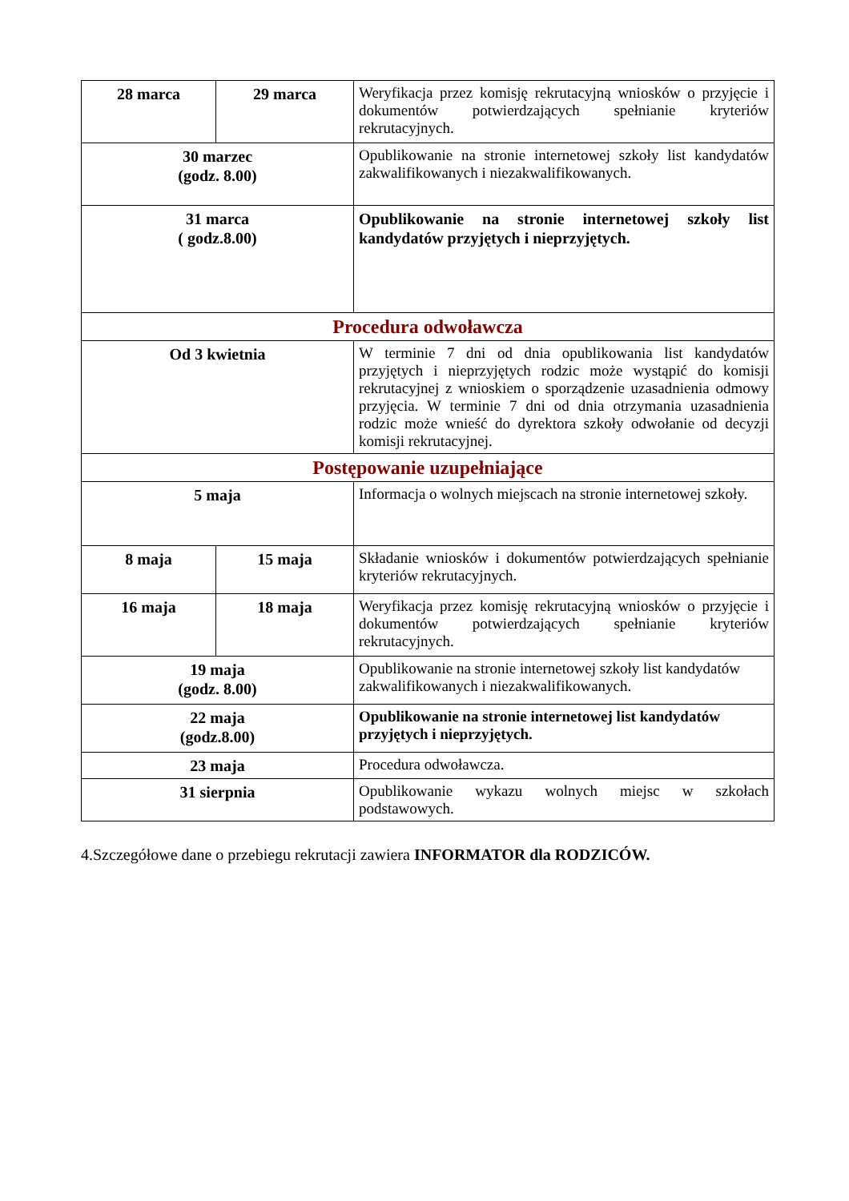| 28 marca | 29 marca | Weryfikacja przez komisję rekrutacyjną wniosków o przyjęcie i dokumentów potwierdzających spełnianie kryteriów rekrutacyjnych. |
| 30 marzec (godz. 8.00) | | Opublikowanie na stronie internetowej szkoły list kandydatów zakwalifikowanych i niezakwalifikowanych. |
| 31 marca ( godz.8.00) | | Opublikowanie na stronie internetowej szkoły list kandydatów przyjętych i nieprzyjętych. |
| Procedura odwoławcza | | |
| Od 3 kwietnia | | W terminie 7 dni od dnia opublikowania list kandydatów przyjętych i nieprzyjętych rodzic może wystąpić do komisji rekrutacyjnej z wnioskiem o sporządzenie uzasadnienia odmowy przyjęcia. W terminie 7 dni od dnia otrzymania uzasadnienia rodzic może wnieść do dyrektora szkoły odwołanie od decyzji komisji rekrutacyjnej. |
| Postępowanie uzupełniające | | |
| 5 maja | | Informacja o wolnych miejscach na stronie internetowej szkoły. |
| 8 maja | 15 maja | Składanie wniosków i dokumentów potwierdzających spełnianie kryteriów rekrutacyjnych. |
| 16 maja | 18 maja | Weryfikacja przez komisję rekrutacyjną wniosków o przyjęcie i dokumentów potwierdzających spełnianie kryteriów rekrutacyjnych. |
| 19 maja (godz. 8.00) | | Opublikowanie na stronie internetowej szkoły list kandydatów zakwalifikowanych i niezakwalifikowanych. |
| 22 maja (godz.8.00) | | Opublikowanie na stronie internetowej list kandydatów przyjętych i nieprzyjętych. |
| 23 maja | | Procedura odwoławcza. |
| 31 sierpnia | | Opublikowanie wykazu wolnych miejsc w szkołach podstawowych. |
4.Szczegółowe dane o przebiegu rekrutacji zawiera INFORMATOR dla RODZICÓW.